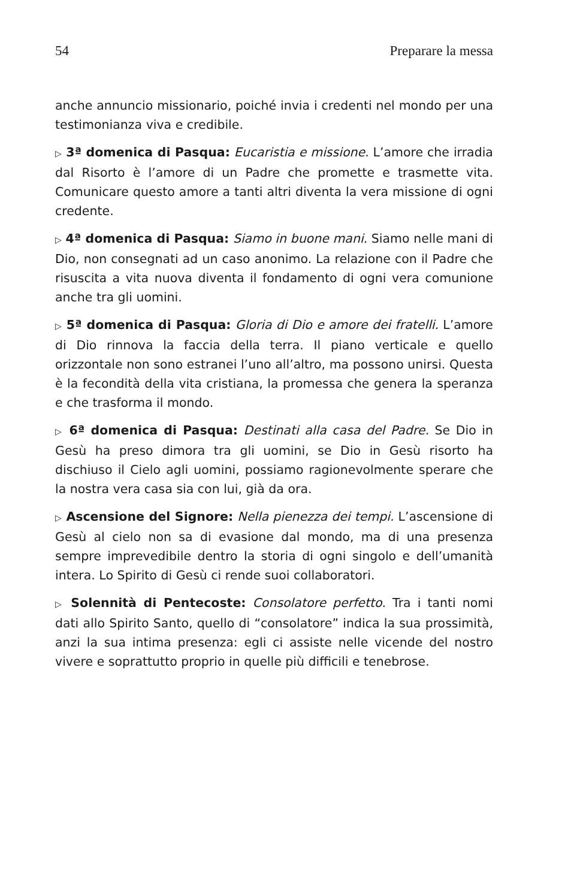54 Preparare la messa
anche annuncio missionario, poiché invia i credenti nel mondo per una testimonianza viva e credibile.
▷ 3ª domenica di Pasqua: Eucaristia e missione. L’amore che irradia dal Risorto è l’amore di un Padre che promette e trasmette vita. Comunicare questo amore a tanti altri diventa la vera missione di ogni credente.
▷ 4ª domenica di Pasqua: Siamo in buone mani. Siamo nelle mani di Dio, non consegnati ad un caso anonimo. La relazione con il Padre che risuscita a vita nuova diventa il fondamento di ogni vera comunione anche tra gli uomini.
▷ 5ª domenica di Pasqua: Gloria di Dio e amore dei fratelli. L’amore di Dio rinnova la faccia della terra. Il piano verticale e quello orizzontale non sono estranei l’uno all’altro, ma possono unirsi. Questa è la fecondità della vita cristiana, la promessa che genera la speranza e che trasforma il mondo.
▷ 6ª domenica di Pasqua: Destinati alla casa del Padre. Se Dio in Gesù ha preso dimora tra gli uomini, se Dio in Gesù risorto ha dischiuso il Cielo agli uomini, possiamo ragionevolmente sperare che la nostra vera casa sia con lui, già da ora.
▷ Ascensione del Signore: Nella pienezza dei tempi. L’ascensione di Gesù al cielo non sa di evasione dal mondo, ma di una presenza sempre imprevedibile dentro la storia di ogni singolo e dell’umanità intera. Lo Spirito di Gesù ci rende suoi collaboratori.
▷ Solennità di Pentecoste: Consolatore perfetto. Tra i tanti nomi dati allo Spirito Santo, quello di “consolatore” indica la sua prossimità, anzi la sua intima presenza: egli ci assiste nelle vicende del nostro vivere e soprattutto proprio in quelle più difficili e tenebrose.